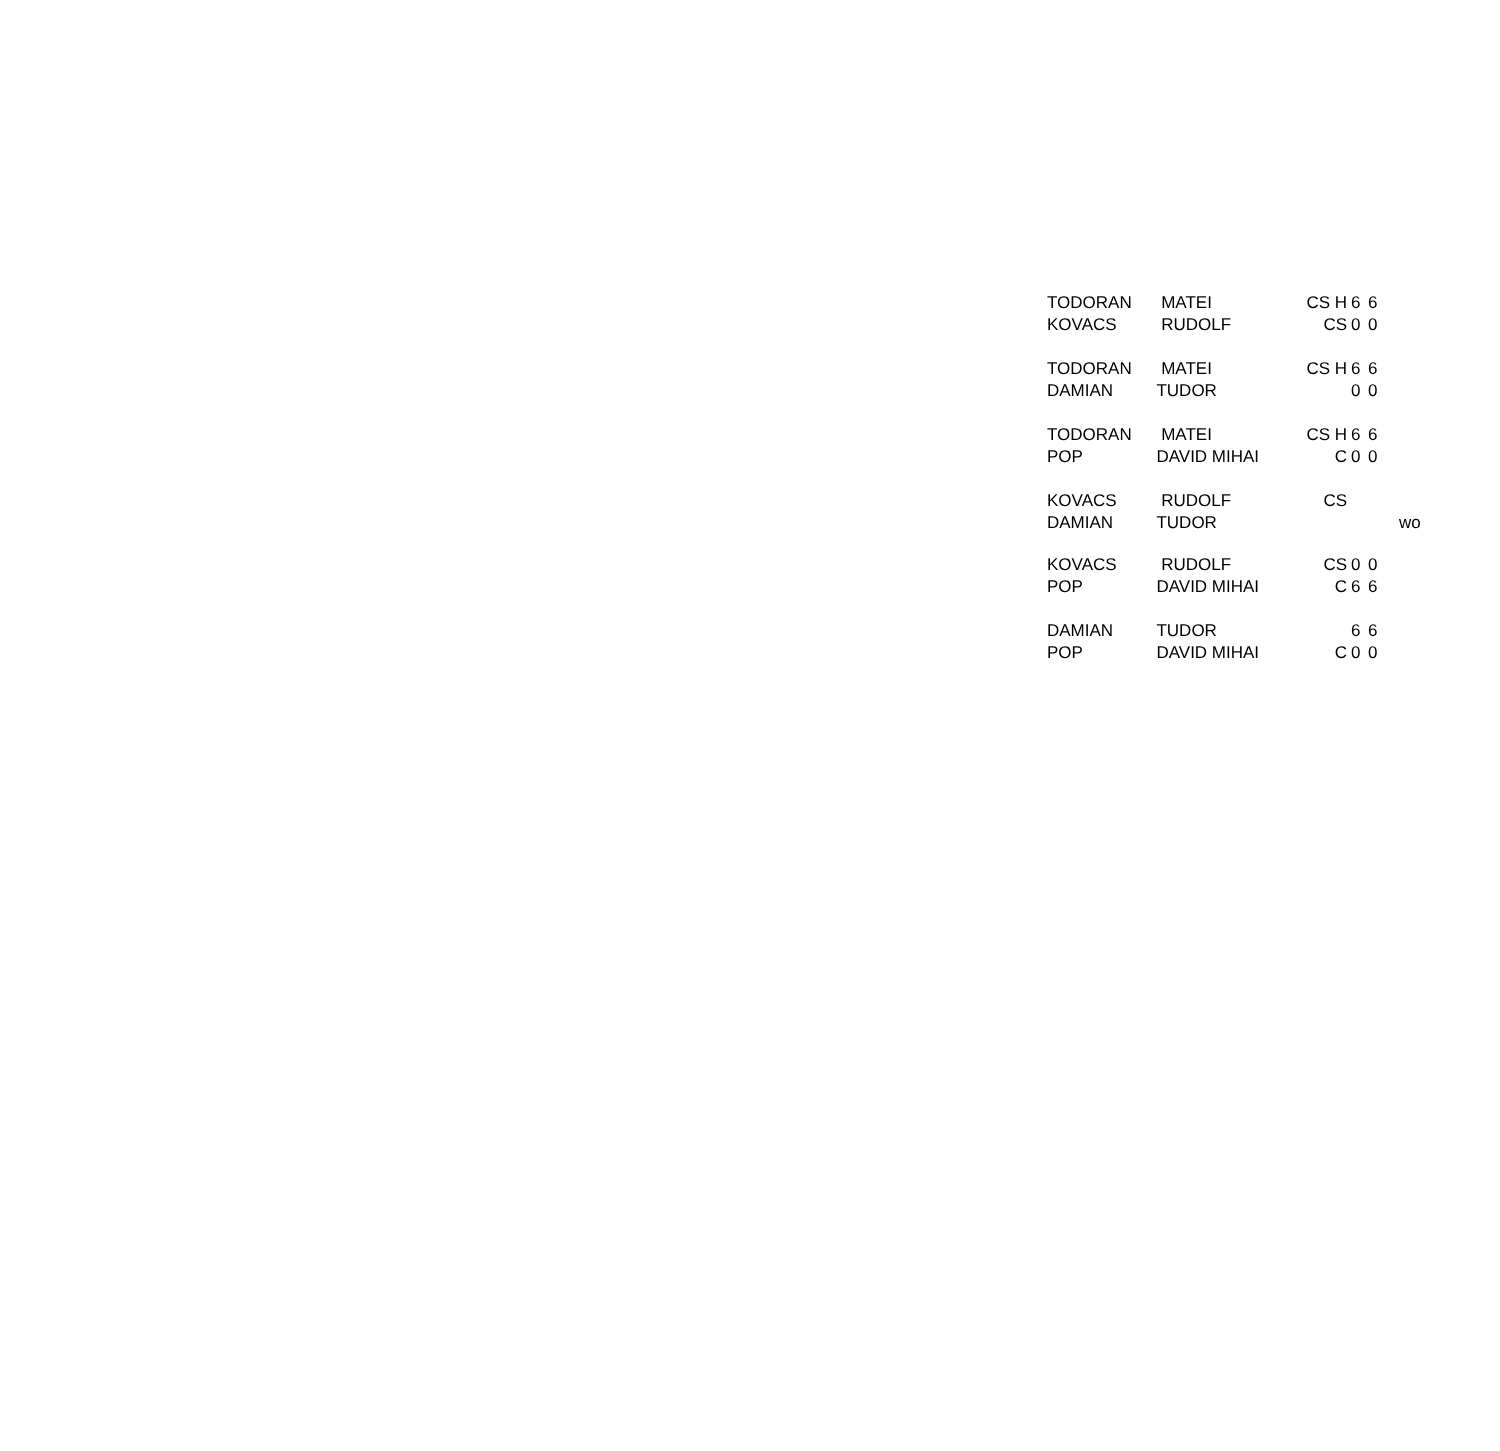| TODORAN | MATEI | CS H | 6 | 6 | |
| KOVACS | RUDOLF | CS | 0 | 0 | |
| TODORAN | MATEI | CS H | 6 | 6 | |
| DAMIAN | TUDOR | | 0 | 0 | |
| TODORAN | MATEI | CS H | 6 | 6 | |
| POP | DAVID MIHAI | C | 0 | 0 | |
| KOVACS | RUDOLF | CS | | | |
| DAMIAN | TUDOR | | | | wo |
| KOVACS | RUDOLF | CS | 0 | 0 | |
| POP | DAVID MIHAI | C | 6 | 6 | |
| DAMIAN | TUDOR | | 6 | 6 | |
| POP | DAVID MIHAI | C | 0 | 0 | |